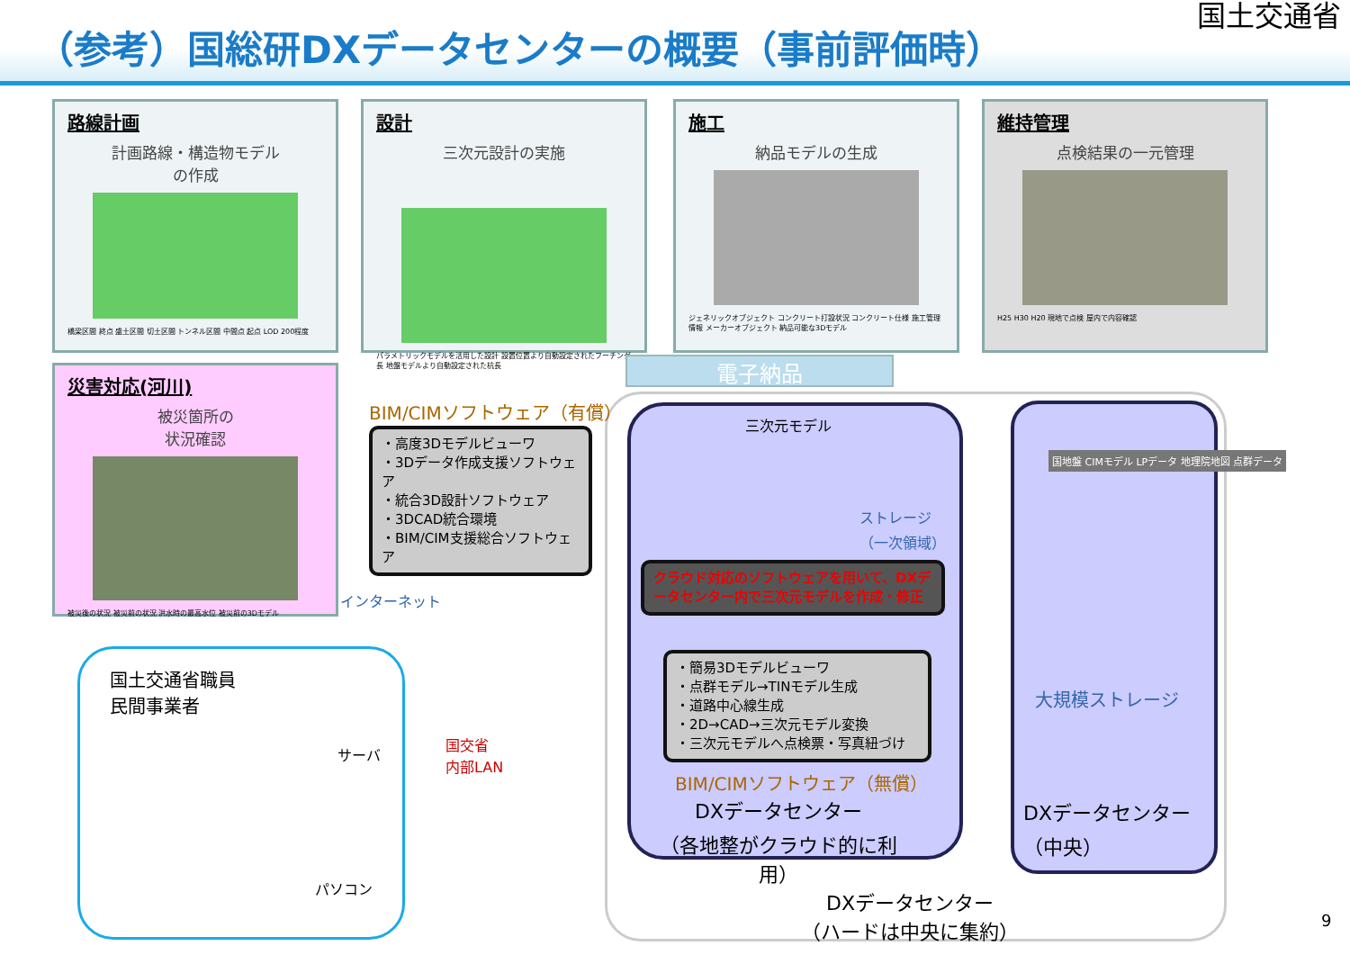（参考）国総研DXデータセンターの概要（事前評価時）
国土交通省
路線計画
計画路線・構造物モデル
の作成
橋梁区間 終点 盛土区間 切土区間 トンネル区間 中間点 起点 LOD 200程度
設計
三次元設計の実施
パラメトリックモデルを活用した設計 設置位置より自動設定されたフーチング長 地盤モデルより自動設定された杭長
施工
納品モデルの生成
ジェネリックオブジェクト コンクリート打設状況 コンクリート仕様 施工管理情報 メーカーオブジェクト 納品可能な3Dモデル
維持管理
点検結果の一元管理
H25 H30 H20 現地で点検 屋内で内容確認
災害対応(河川)
被災箇所の
状況確認
被災後の状況 被災前の状況 洪水時の最高水位 被災前の3Dモデル
電子納品
BIM/CIMソフトウェア（有償）
・高度3Dモデルビューワ
・3Dデータ作成支援ソフトウェア
・統合3D設計ソフトウェア
・3DCAD統合環境
・BIM/CIM支援総合ソフトウェア
インターネット
三次元モデル
ストレージ
（一次領域）
クラウド対応のソフトウェアを用いて、DXデータセンター内で三次元モデルを作成・修正
・簡易3Dモデルビューワ
・点群モデル→TINモデル生成
・道路中心線生成
・2D→CAD→三次元モデル変換
・三次元モデルへ点検票・写真紐づけ
BIM/CIMソフトウェア（無償）
DXデータセンター
（各地整がクラウド的に利用）
国地盤 CIMモデル LPデータ 地理院地図 点群データ
大規模ストレージ
DXデータセンター
（中央）
DXデータセンター
（ハードは中央に集約）
国土交通省職員
民間事業者
サーバ
パソコン
国交省
内部LAN
9